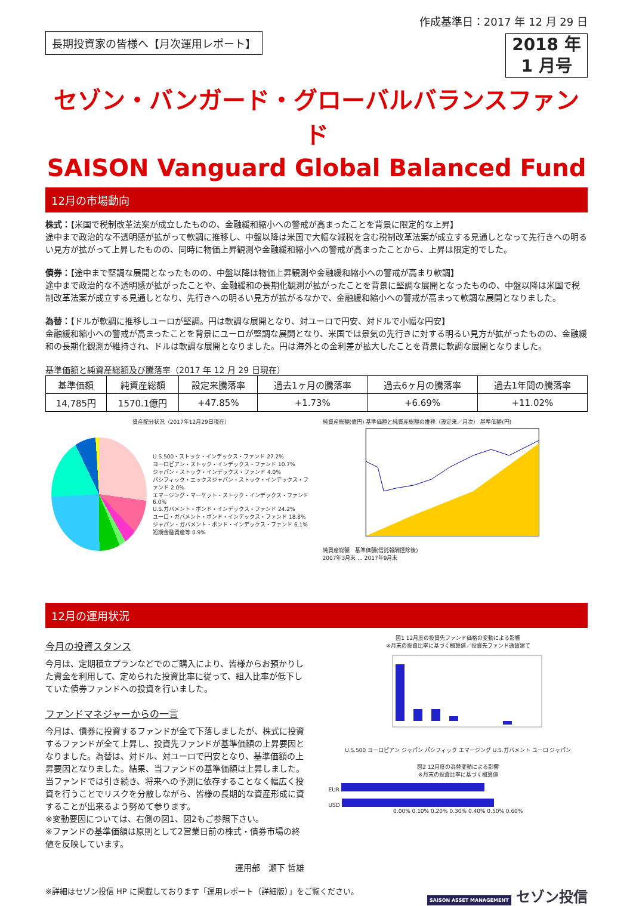長期投資家の皆様へ【月次運用レポート】
作成基準日：2017 年 12 月 29 日
2018 年
1 月号
セゾン・バンガード・グローバルバランスファンド
SAISON Vanguard Global Balanced Fund
12月の市場動向
株式：【米国で税制改革法案が成立したものの、金融緩和縮小への警戒が高まったことを背景に限定的な上昇】
途中まで政治的な不透明感が拡がって軟調に推移し、中盤以降は米国で大幅な減税を含む税制改革法案が成立する見通しとなって先行きへの明るい見方が拡がって上昇したものの、同時に物価上昇観測や金融緩和縮小への警戒が高まったことから、上昇は限定的でした。
債券：【途中まで堅調な展開となったものの、中盤以降は物価上昇観測や金融緩和縮小への警戒が高まり軟調】
途中まで政治的な不透明感が拡がったことや、金融緩和の長期化観測が拡がったことを背景に堅調な展開となったものの、中盤以降は米国で税制改革法案が成立する見通しとなり、先行きへの明るい見方が拡がるなかで、金融緩和縮小への警戒が高まって軟調な展開となりました。
為替：【ドルが軟調に推移しユーロが堅調。円は軟調な展開となり、対ユーロで円安、対ドルで小幅な円安】
金融緩和縮小への警戒が高まったことを背景にユーロが堅調な展開となり、米国では景気の先行きに対する明るい見方が拡がったものの、金融緩和の長期化観測が維持され、ドルは軟調な展開となりました。円は海外との金利差が拡大したことを背景に軟調な展開となりました。
基準価額と純資産総額及び騰落率（2017 年 12 月 29 日現在）
| 基準価額 | 純資産総額 | 設定来騰落率 | 過去1ヶ月の騰落率 | 過去6ヶ月の騰落率 | 過去1年間の騰落率 |
| --- | --- | --- | --- | --- | --- |
| 14,785円 | 1570.1億円 | +47.85% | +1.73% | +6.69% | +11.02% |
資産配分状況（2017年12月29日現在）
U.S.500・ストック・インデックス・ファンド 27.2%
ヨーロピアン・ストック・インデックス・ファンド 10.7%
ジャパン・ストック・インデックス・ファンド 4.0%
パシフィック・エックスジャパン・ストック・インデックス・ファンド 2.0%
エマージング・マーケット・ストック・インデックス・ファンド 6.0%
U.S.ガバメント・ボンド・インデックス・ファンド 24.2%
ユーロ・ガバメント・ボンド・インデックス・ファンド 18.8%
ジャパン・ガバメント・ボンド・インデックス・ファンド 6.1%
短期金融資産等 0.9%
純資産総額(億円) 基準価額と純資産総額の推移（設定来／月次） 基準価額(円)
純資産総額　基準価額(信託報酬控除後)
2007年3月末 … 2017年9月末
12月の運用状況
今月の投資スタンス
今月は、定期積立プランなどでのご購入により、皆様からお預かりした資金を利用して、定められた投資比率に従って、組入比率が低下していた債券ファンドへの投資を行いました。
ファンドマネジャーからの一言
今月は、債券に投資するファンドが全て下落しましたが、株式に投資するファンドが全て上昇し、投資先ファンドが基準価額の上昇要因となりました。為替は、対ドル、対ユーロで円安となり、基準価額の上昇要因となりました。結果、当ファンドの基準価額は上昇しました。
当ファンドでは引き続き、将来への予測に依存することなく幅広く投資を行うことでリスクを分散しながら、皆様の長期的な資産形成に資することが出来るよう努めて参ります。
※変動要因については、右側の図1、図2もご参照下さい。
※ファンドの基準価額は原則として2営業日前の株式・債券市場の終値を反映しています。
運用部　瀬下 哲雄
図1 12月度の投資先ファンド価格の変動による影響
※月末の投資比率に基づく概算値／投資先ファンド通貨建て
U.S.500 ヨーロピアン ジャパン パシフィック エマージング U.S.ガバメント ユーロ ジャパン
図2 12月度の為替変動による影響
※月末の投資比率に基づく概算値
EUR
USD
0.00% 0.10% 0.20% 0.30% 0.40% 0.50% 0.60%
※詳細はセゾン投信 HP に掲載しております「運用レポート（詳細版）」をご覧ください。 SAISON ASSET MANAGEMENT セゾン投信